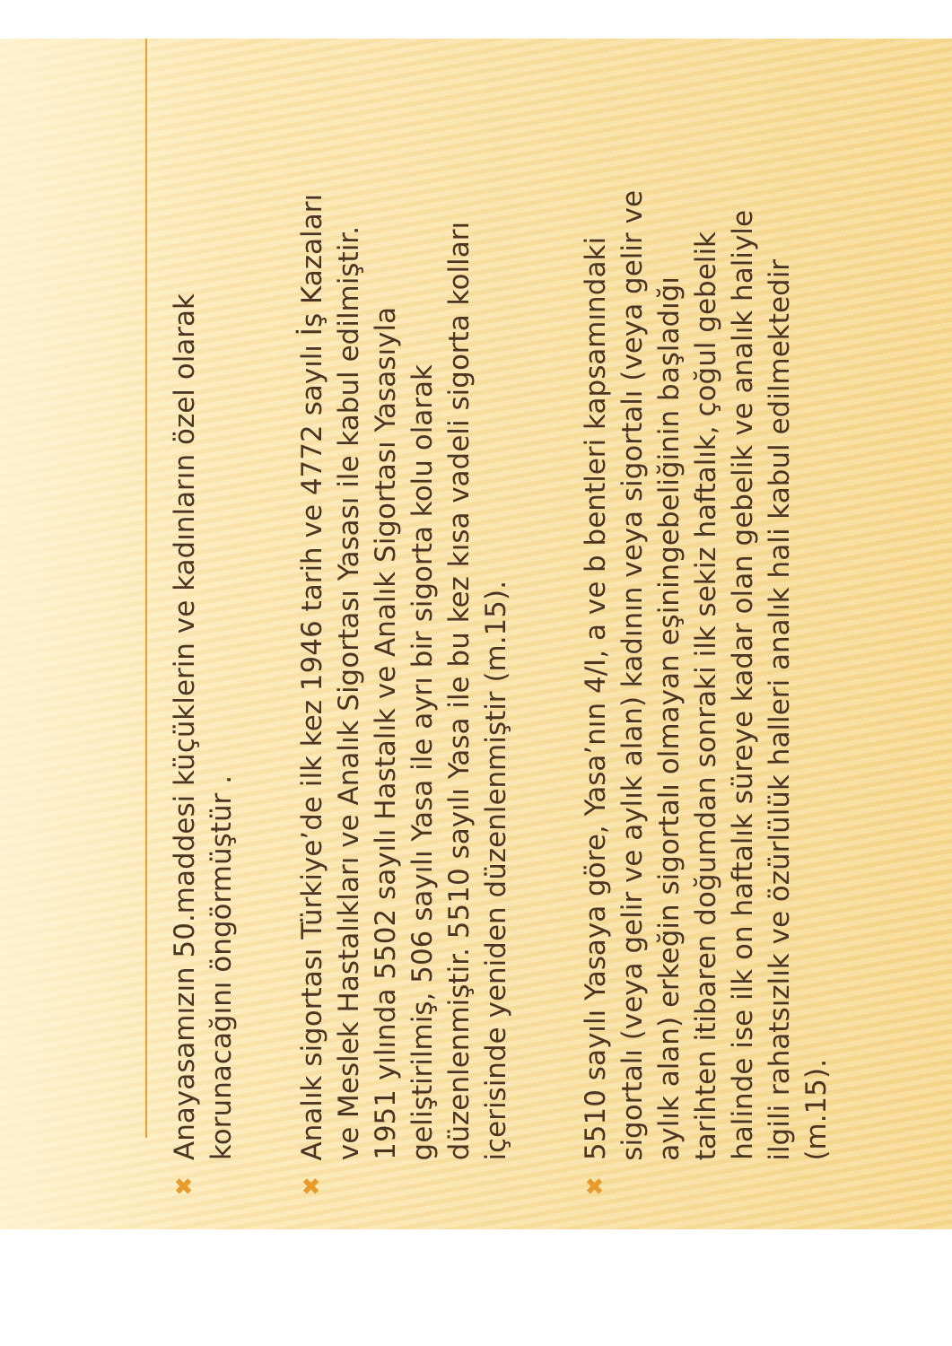✖
Anayasamızın 50.maddesi küçüklerin ve kadınların özel olarak korunacağını öngörmüştür .
✖
Analık sigortası Türkiye’de ilk kez 1946 tarih ve 4772 sayılı İş Kazaları ve Meslek Hastalıkları ve Analık Sigortası Yasası ile kabul edilmiştir. 1951 yılında 5502 sayılı Hastalık ve Analık Sigortası Yasasıyla geliştirilmiş, 506 sayılı Yasa ile ayrı bir sigorta kolu olarak düzenlenmiştir. 5510 sayılı Yasa ile bu kez kısa vadeli sigorta kolları içerisinde yeniden düzenlenmiştir (m.15).
✖
5510 sayılı Yasaya göre, Yasa’nın 4/I, a ve b bentleri kapsamındaki sigortalı (veya gelir ve aylık alan) kadının veya sigortalı (veya gelir ve aylık alan) erkeğin sigortalı olmayan eşiningebeliğinin başladığı tarihten itibaren doğumdan sonraki ilk sekiz haftalık, çoğul gebelik halinde ise ilk on haftalık süreye kadar olan gebelik ve analık haliyle ilgili rahatsızlık ve özürlülük halleri analık hali kabul edilmektedir (m.15).